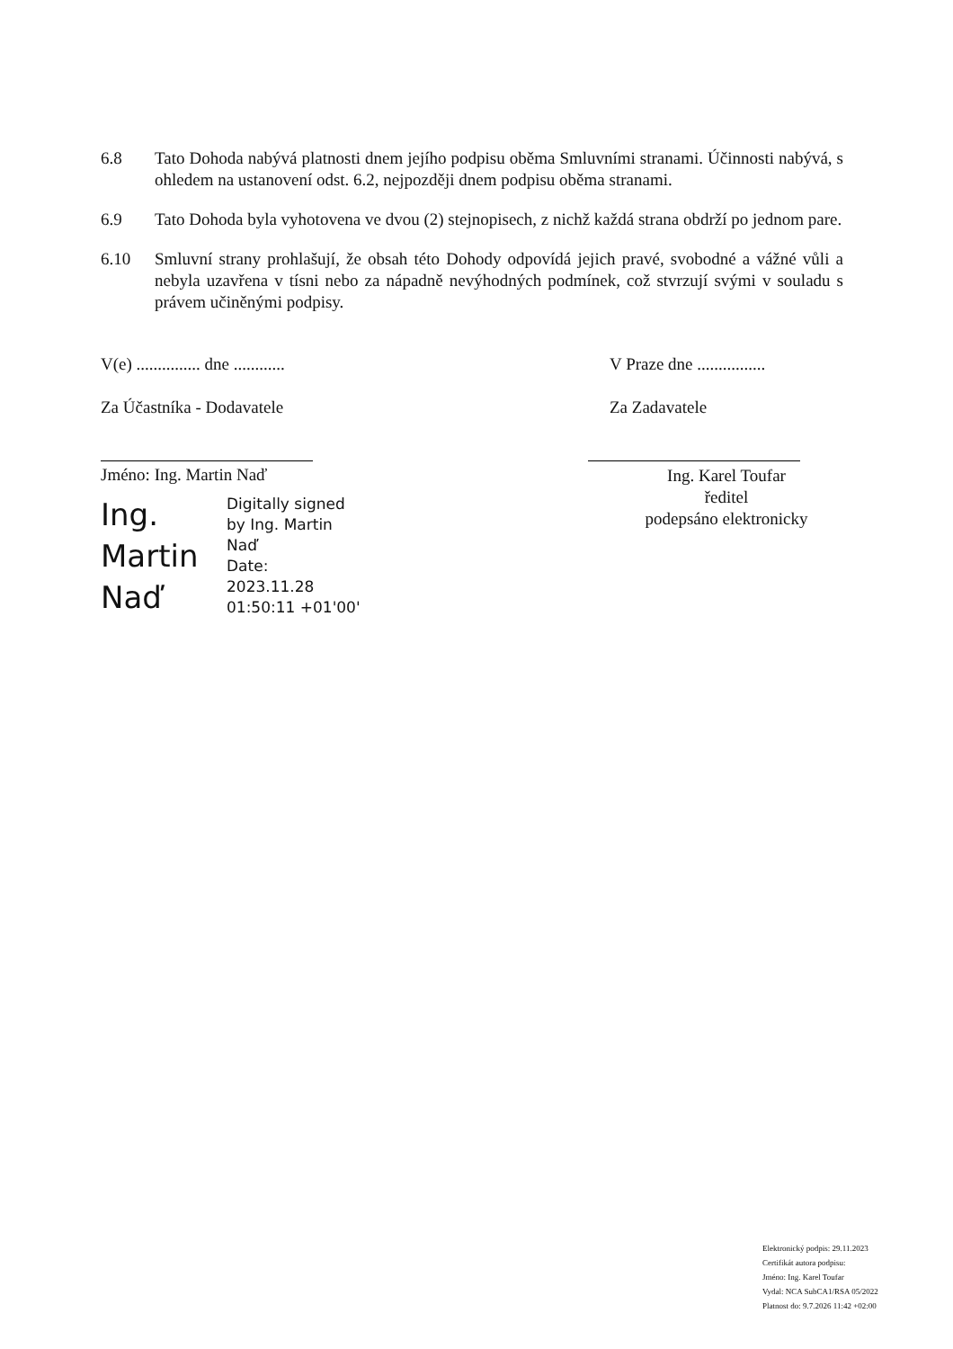6.8 Tato Dohoda nabývá platnosti dnem jejího podpisu oběma Smluvními stranami. Účinnosti nabývá, s ohledem na ustanovení odst. 6.2, nejpozději dnem podpisu oběma stranami.
6.9 Tato Dohoda byla vyhotovena ve dvou (2) stejnopisech, z nichž každá strana obdrží po jednom pare.
6.10 Smluvní strany prohlašují, že obsah této Dohody odpovídá jejich pravé, svobodné a vážné vůli a nebyla uzavřena v tísni nebo za nápadně nevýhodných podmínek, což stvrzují svými v souladu s právem učiněnými podpisy.
V(e) ............... dne ............
Za Účastníka - Dodavatele
Jméno: Ing. Martin Naď
Ing.
Martin
Naď
Digitally signed
by Ing. Martin
Naď
Date:
2023.11.28
01:50:11 +01'00'
V Praze dne ................
Za Zadavatele
Ing. Karel Toufar
ředitel
podepsáno elektronicky
Elektronický podpis: 29.11.2023
Certifikát autora podpisu:
Jméno: Ing. Karel Toufar
Vydal: NCA SubCA1/RSA 05/2022
Platnost do: 9.7.2026 11:42 +02:00